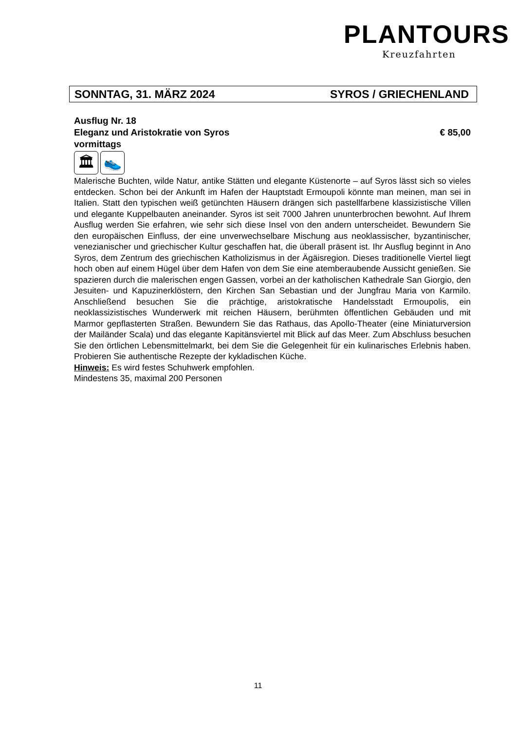PLANTOURS
Kreuzfahrten
SONNTAG, 31. MÄRZ 2024 SYROS / GRIECHENLAND
Ausflug Nr. 18
Eleganz und Aristokratie von Syros € 85,00
vormittags
🏛 👟
Malerische Buchten, wilde Natur, antike Stätten und elegante Küstenorte – auf Syros lässt sich so vieles entdecken. Schon bei der Ankunft im Hafen der Hauptstadt Ermoupoli könnte man meinen, man sei in Italien. Statt den typischen weiß getünchten Häusern drängen sich pastellfarbene klassizistische Villen und elegante Kuppelbauten aneinander. Syros ist seit 7000 Jahren ununterbrochen bewohnt. Auf Ihrem Ausflug werden Sie erfahren, wie sehr sich diese Insel von den andern unterscheidet. Bewundern Sie den europäischen Einfluss, der eine unverwechselbare Mischung aus neoklassischer, byzantinischer, venezianischer und griechischer Kultur geschaffen hat, die überall präsent ist. Ihr Ausflug beginnt in Ano Syros, dem Zentrum des griechischen Katholizismus in der Ägäisregion. Dieses traditionelle Viertel liegt hoch oben auf einem Hügel über dem Hafen von dem Sie eine atemberaubende Aussicht genießen. Sie spazieren durch die malerischen engen Gassen, vorbei an der katholischen Kathedrale San Giorgio, den Jesuiten- und Kapuzinerklöstern, den Kirchen San Sebastian und der Jungfrau Maria von Karmilo. Anschließend besuchen Sie die prächtige, aristokratische Handelsstadt Ermoupolis, ein neoklassizistisches Wunderwerk mit reichen Häusern, berühmten öffentlichen Gebäuden und mit Marmor gepflasterten Straßen. Bewundern Sie das Rathaus, das Apollo-Theater (eine Miniaturversion der Mailänder Scala) und das elegante Kapitänsviertel mit Blick auf das Meer. Zum Abschluss besuchen Sie den örtlichen Lebensmittelmarkt, bei dem Sie die Gelegenheit für ein kulinarisches Erlebnis haben. Probieren Sie authentische Rezepte der kykladischen Küche.
Hinweis: Es wird festes Schuhwerk empfohlen.
Mindestens 35, maximal 200 Personen
11